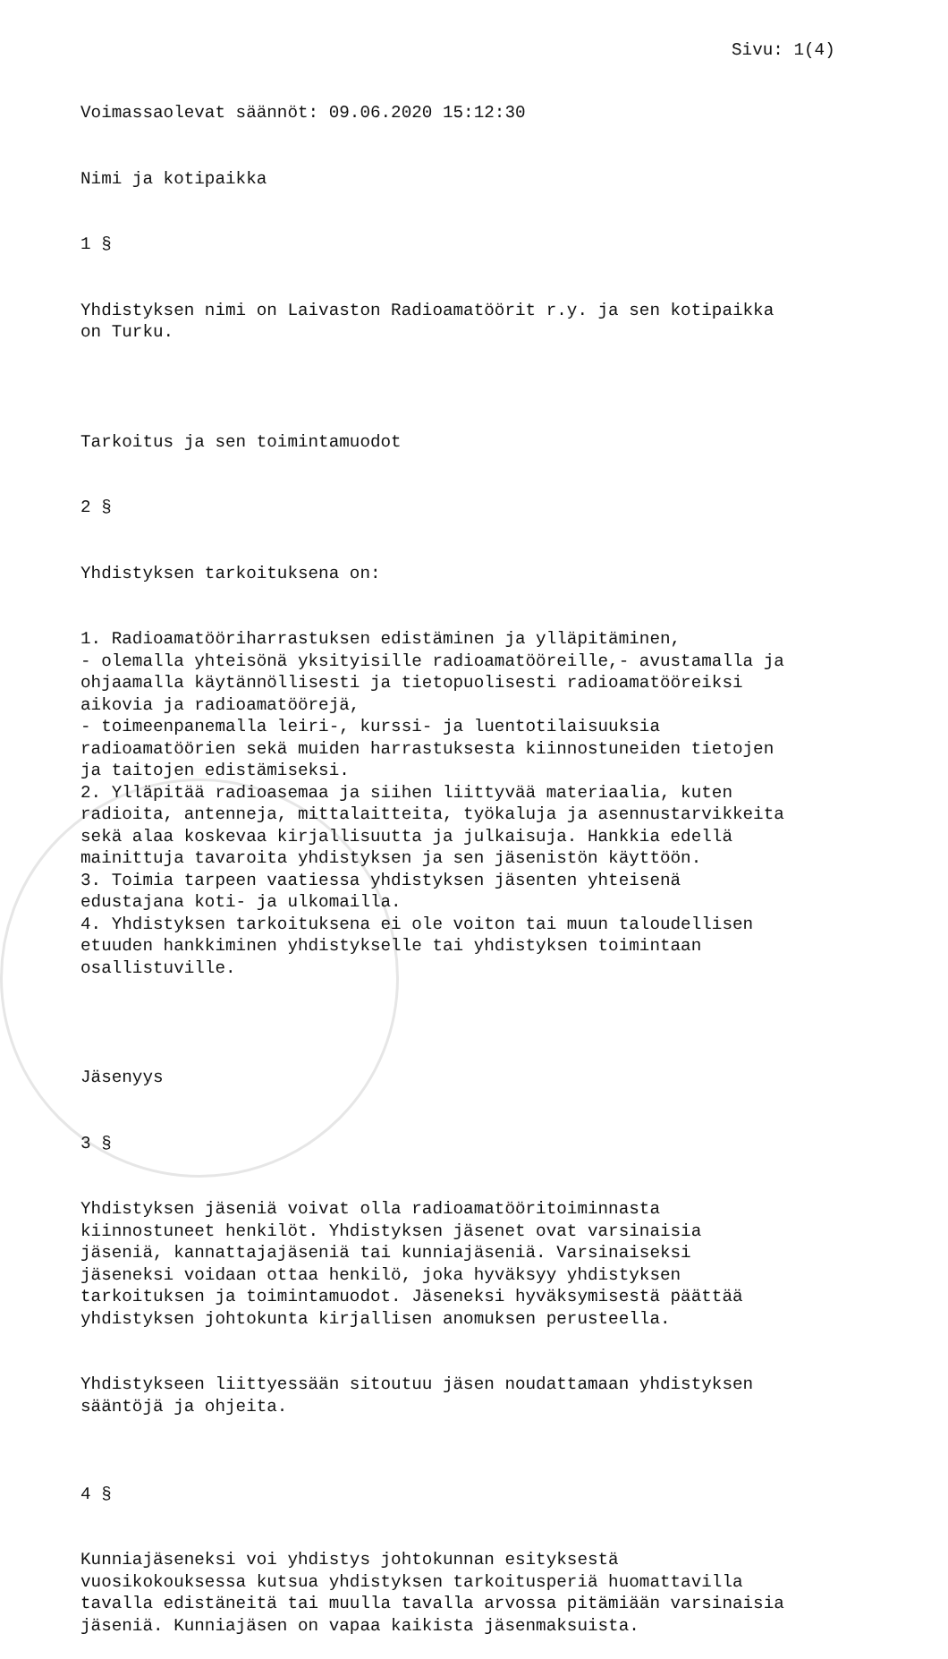Sivu: 1(4)
Voimassaolevat säännöt: 09.06.2020 15:12:30
Nimi ja kotipaikka
1 §
Yhdistyksen nimi on Laivaston Radioamatöörit r.y. ja sen kotipaikka on Turku.
Tarkoitus ja sen toimintamuodot
2 §
Yhdistyksen tarkoituksena on:
1. Radioamatööriharrastuksen edistäminen ja ylläpitäminen, - olemalla yhteisönä yksityisille radioamatööreille,- avustamalla ja ohjaamalla käytännöllisesti ja tietopuolisesti radioamatööreiksi aikovia ja radioamatöörejä, - toimeenpanemalla leiri-, kurssi- ja luentotilaisuuksia radioamatöörien sekä muiden harrastuksesta kiinnostuneiden tietojen ja taitojen edistämiseksi. 2. Ylläpitää radioasemaa ja siihen liittyvää materiaalia, kuten radioita, antenneja, mittalaitteita, työkaluja ja asennustarvikkeita sekä alaa koskevaa kirjallisuutta ja julkaisuja. Hankkia edellä mainittuja tavaroita yhdistyksen ja sen jäsenistön käyttöön. 3. Toimia tarpeen vaatiessa yhdistyksen jäsenten yhteisenä edustajana koti- ja ulkomailla. 4. Yhdistyksen tarkoituksena ei ole voiton tai muun taloudellisen etuuden hankkiminen yhdistykselle tai yhdistyksen toimintaan osallistuville.
Jäsenyys
3 §
Yhdistyksen jäseniä voivat olla radioamatööritoiminnasta kiinnostuneet henkilöt. Yhdistyksen jäsenet ovat varsinaisia jäseniä, kannattajajäseniä tai kunniajäseniä. Varsinaiseksi jäseneksi voidaan ottaa henkilö, joka hyväksyy yhdistyksen tarkoituksen ja toimintamuodot. Jäseneksi hyväksymisestä päättää yhdistyksen johtokunta kirjallisen anomuksen perusteella.
Yhdistykseen liittyessään sitoutuu jäsen noudattamaan yhdistyksen sääntöjä ja ohjeita.
4 §
Kunniajäseneksi voi yhdistys johtokunnan esityksestä vuosikokouksessa kutsua yhdistyksen tarkoitusperiä huomattavilla tavalla edistäneitä tai muulla tavalla arvossa pitämiään varsinaisia jäseniä. Kunniajäsen on vapaa kaikista jäsenmaksuista.